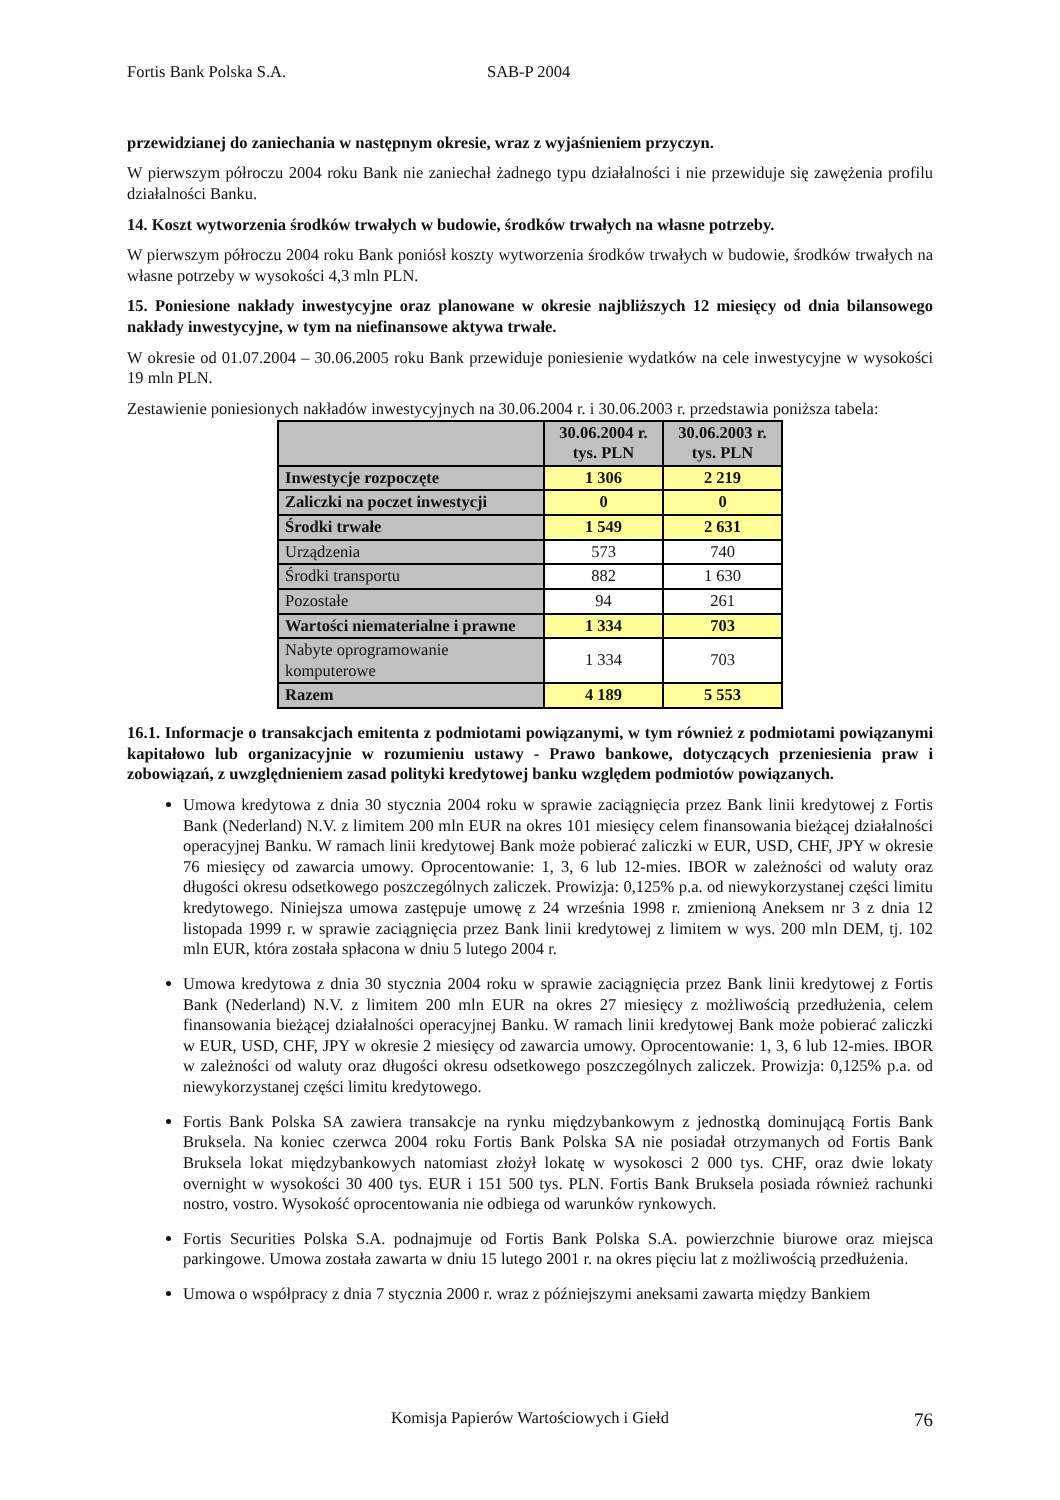Fortis Bank Polska S.A. SAB-P 2004
przewidzianej do zaniechania w następnym okresie, wraz z wyjaśnieniem przyczyn.
W pierwszym półroczu 2004 roku Bank nie zaniechał żadnego typu działalności i nie przewiduje się zawężenia profilu działalności Banku.
14. Koszt wytworzenia środków trwałych w budowie, środków trwałych na własne potrzeby.
W pierwszym półroczu 2004 roku Bank poniósł koszty wytworzenia środków trwałych w budowie, środków trwałych na własne potrzeby w wysokości 4,3 mln PLN.
15. Poniesione nakłady inwestycyjne oraz planowane w okresie najbliższych 12 miesięcy od dnia bilansowego nakłady inwestycyjne, w tym na niefinansowe aktywa trwałe.
W okresie od 01.07.2004 – 30.06.2005 roku Bank przewiduje poniesienie wydatków na cele inwestycyjne w wysokości 19 mln PLN.
Zestawienie poniesionych nakładów inwestycyjnych na 30.06.2004 r. i 30.06.2003 r. przedstawia poniższa tabela:
| | 30.06.2004 r. tys. PLN | 30.06.2003 r. tys. PLN |
| --- | --- | --- |
| Inwestycje rozpoczęte | 1 306 | 2 219 |
| Zaliczki na poczet inwestycji | 0 | 0 |
| Środki trwałe | 1 549 | 2 631 |
| Urządzenia | 573 | 740 |
| Środki transportu | 882 | 1 630 |
| Pozostałe | 94 | 261 |
| Wartości niematerialne i prawne | 1 334 | 703 |
| Nabyte oprogramowanie komputerowe | 1 334 | 703 |
| Razem | 4 189 | 5 553 |
16.1. Informacje o transakcjach emitenta z podmiotami powiązanymi, w tym również z podmiotami powiązanymi kapitałowo lub organizacyjnie w rozumieniu ustawy - Prawo bankowe, dotyczących przeniesienia praw i zobowiązań, z uwzględnieniem zasad polityki kredytowej banku względem podmiotów powiązanych.
Umowa kredytowa z dnia 30 stycznia 2004 roku w sprawie zaciągnięcia przez Bank linii kredytowej z Fortis Bank (Nederland) N.V. z limitem 200 mln EUR na okres 101 miesięcy celem finansowania bieżącej działalności operacyjnej Banku. W ramach linii kredytowej Bank może pobierać zaliczki w EUR, USD, CHF, JPY w okresie 76 miesięcy od zawarcia umowy. Oprocentowanie: 1, 3, 6 lub 12-mies. IBOR w zależności od waluty oraz długości okresu odsetkowego poszczególnych zaliczek. Prowizja: 0,125% p.a. od niewykorzystanej części limitu kredytowego. Niniejsza umowa zastępuje umowę z 24 września 1998 r. zmienioną Aneksem nr 3 z dnia 12 listopada 1999 r. w sprawie zaciągnięcia przez Bank linii kredytowej z limitem w wys. 200 mln DEM, tj. 102 mln EUR, która została spłacona w dniu 5 lutego 2004 r.
Umowa kredytowa z dnia 30 stycznia 2004 roku w sprawie zaciągnięcia przez Bank linii kredytowej z Fortis Bank (Nederland) N.V. z limitem 200 mln EUR na okres 27 miesięcy z możliwością przedłużenia, celem finansowania bieżącej działalności operacyjnej Banku. W ramach linii kredytowej Bank może pobierać zaliczki w EUR, USD, CHF, JPY w okresie 2 miesięcy od zawarcia umowy. Oprocentowanie: 1, 3, 6 lub 12-mies. IBOR w zależności od waluty oraz długości okresu odsetkowego poszczególnych zaliczek. Prowizja: 0,125% p.a. od niewykorzystanej części limitu kredytowego.
Fortis Bank Polska SA zawiera transakcje na rynku międzybankowym z jednostką dominującą Fortis Bank Bruksela. Na koniec czerwca 2004 roku Fortis Bank Polska SA nie posiadał otrzymanych od Fortis Bank Bruksela lokat międzybankowych natomiast złożył lokatę w wysokosci 2 000 tys. CHF, oraz dwie lokaty overnight w wysokości 30 400 tys. EUR i 151 500 tys. PLN. Fortis Bank Bruksela posiada również rachunki nostro, vostro. Wysokość oprocentowania nie odbiega od warunków rynkowych.
Fortis Securities Polska S.A. podnajmuje od Fortis Bank Polska S.A. powierzchnie biurowe oraz miejsca parkingowe. Umowa została zawarta w dniu 15 lutego 2001 r. na okres pięciu lat z możliwością przedłużenia.
Umowa o współpracy z dnia 7 stycznia 2000 r. wraz z późniejszymi aneksami zawarta między Bankiem
Komisja Papierów Wartościowych i Giełd 76